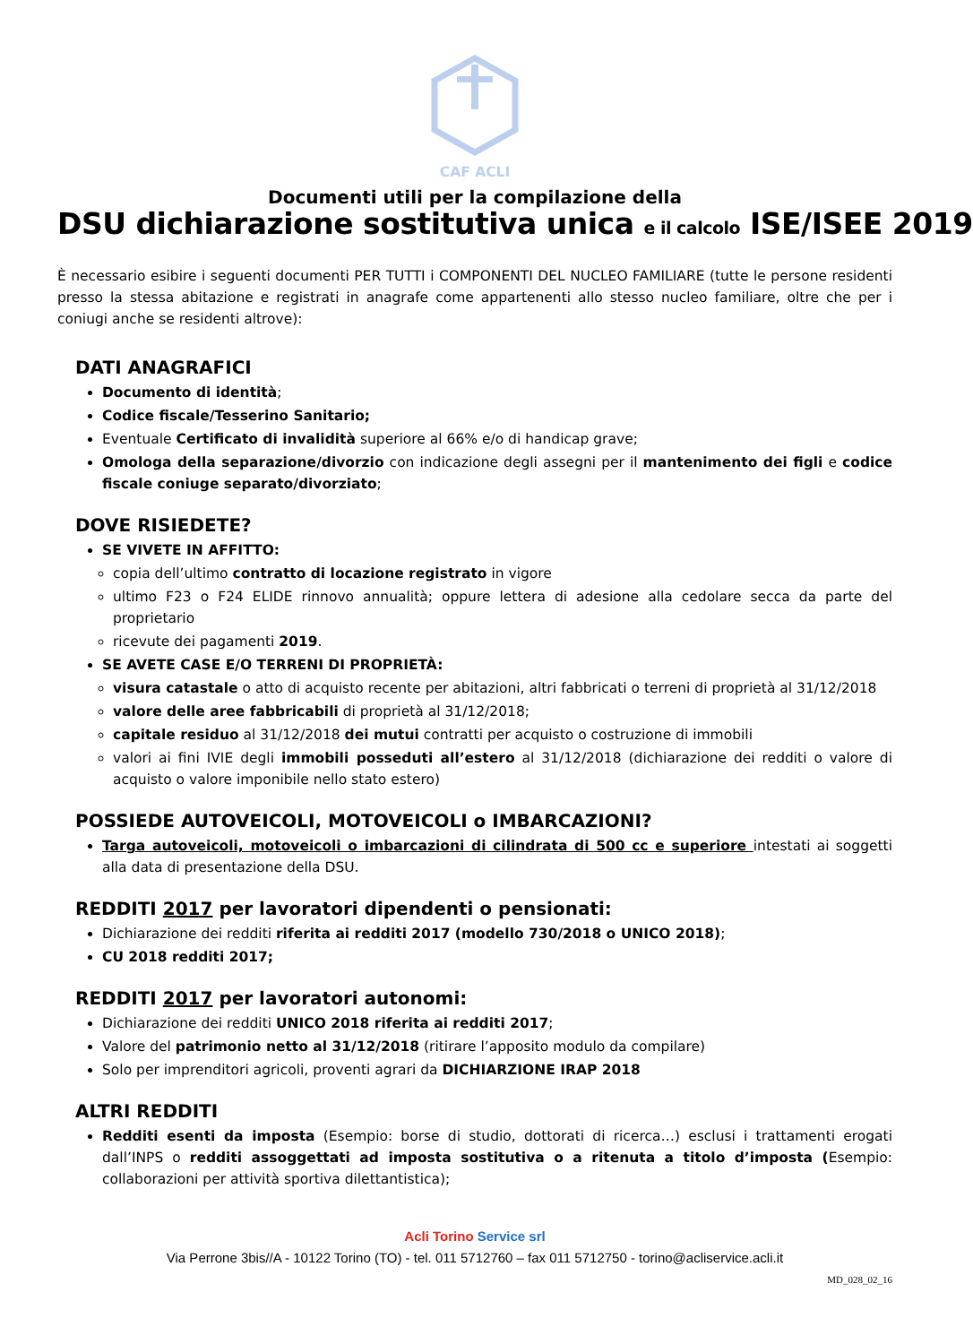CAF ACLI
Documenti utili per la compilazione della
DSU dichiarazione sostitutiva unica e il calcolo ISE/ISEE 2019
È necessario esibire i seguenti documenti PER TUTTI i COMPONENTI DEL NUCLEO FAMILIARE (tutte le persone residenti presso la stessa abitazione e registrati in anagrafe come appartenenti allo stesso nucleo familiare, oltre che per i coniugi anche se residenti altrove):
DATI ANAGRAFICI
Documento di identità;
Codice fiscale/Tesserino Sanitario;
Eventuale Certificato di invalidità superiore al 66% e/o di handicap grave;
Omologa della separazione/divorzio con indicazione degli assegni per il mantenimento dei figli e codice fiscale coniuge separato/divorziato;
DOVE RISIEDETE?
SE VIVETE IN AFFITTO:
copia dell’ultimo contratto di locazione registrato in vigore
ultimo F23 o F24 ELIDE rinnovo annualità; oppure lettera di adesione alla cedolare secca da parte del proprietario
ricevute dei pagamenti 2019.
SE AVETE CASE E/O TERRENI DI PROPRIETÀ:
visura catastale o atto di acquisto recente per abitazioni, altri fabbricati o terreni di proprietà al 31/12/2018
valore delle aree fabbricabili di proprietà al 31/12/2018;
capitale residuo al 31/12/2018 dei mutui contratti per acquisto o costruzione di immobili
valori ai fini IVIE degli immobili posseduti all’estero al 31/12/2018 (dichiarazione dei redditi o valore di acquisto o valore imponibile nello stato estero)
POSSIEDE AUTOVEICOLI, MOTOVEICOLI o IMBARCAZIONI?
Targa autoveicoli, motoveicoli o imbarcazioni di cilindrata di 500 cc e superiore intestati ai soggetti alla data di presentazione della DSU.
REDDITI 2017 per lavoratori dipendenti o pensionati:
Dichiarazione dei redditi riferita ai redditi 2017 (modello 730/2018 o UNICO 2018);
CU 2018 redditi 2017;
REDDITI 2017 per lavoratori autonomi:
Dichiarazione dei redditi UNICO 2018 riferita ai redditi 2017;
Valore del patrimonio netto al 31/12/2018 (ritirare l’apposito modulo da compilare)
Solo per imprenditori agricoli, proventi agrari da DICHIARZIONE IRAP 2018
ALTRI REDDITI
Redditi esenti da imposta (Esempio: borse di studio, dottorati di ricerca…) esclusi i trattamenti erogati dall’INPS o redditi assoggettati ad imposta sostitutiva o a ritenuta a titolo d’imposta (Esempio: collaborazioni per attività sportiva dilettantistica);
Acli Torino Service srl
Via Perrone 3bis//A - 10122 Torino (TO) - tel. 011 5712760 – fax 011 5712750 - torino@acliservice.acli.it
MD_028_02_16